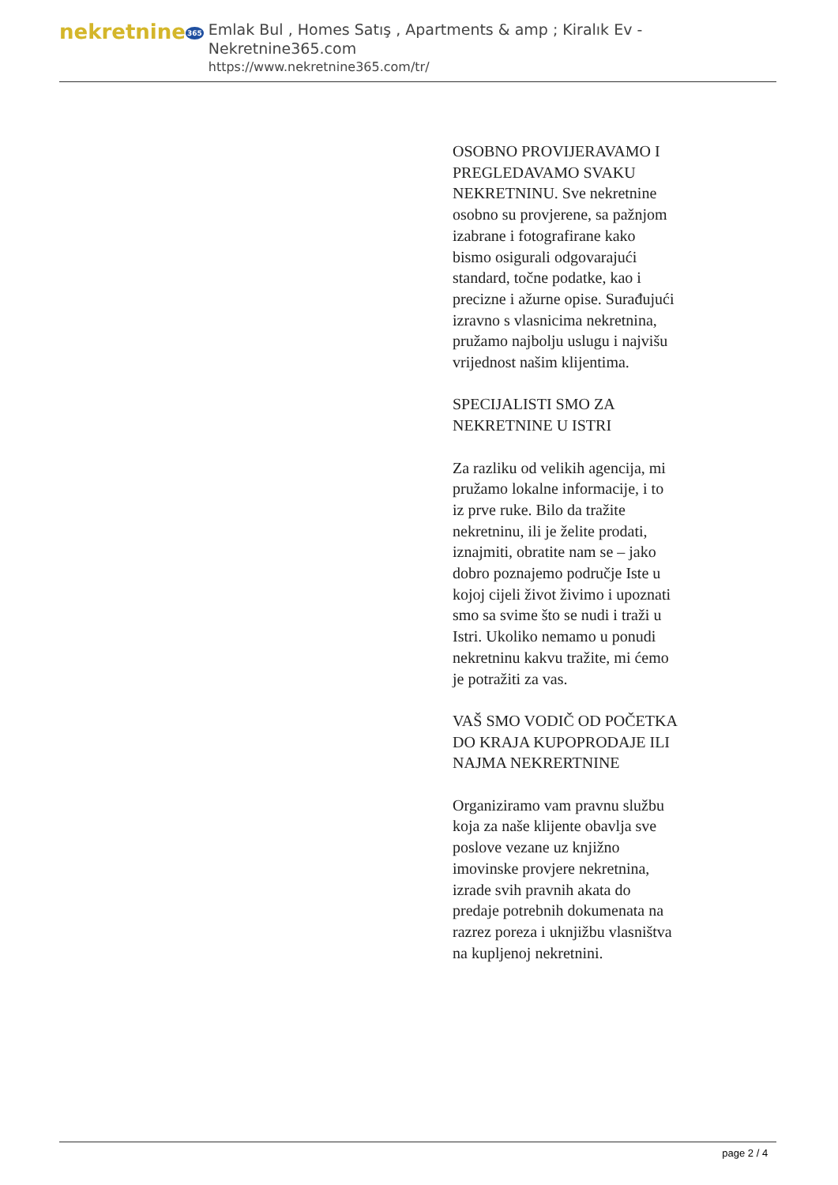nekretnine365
Emlak Bul , Homes Satış , Apartments & amp ; Kiralık Ev - Nekretnine365.com
https://www.nekretnine365.com/tr/
OSOBNO PROVIJERAVAMO I PREGLEDAVAMO SVAKU NEKRETNINU. Sve nekretnine osobno su provjerene, sa pažnjom izabrane i fotografirane kako bismo osigurali odgovarajući standard, točne podatke, kao i precizne i ažurne opise. Surađujući izravno s vlasnicima nekretnina, pružamo najbolju uslugu i najvišu vrijednost našim klijentima.
SPECIJALISTI SMO ZA NEKRETNINE U ISTRI
Za razliku od velikih agencija, mi pružamo lokalne informacije, i to iz prve ruke. Bilo da tražite nekretninu, ili je želite prodati, iznajmiti, obratite nam se – jako dobro poznajemo područje Iste u kojoj cijeli život živimo i upoznati smo sa svime što se nudi i traži u Istri. Ukoliko nemamo u ponudi nekretninu kakvu tražite, mi ćemo je potražiti za vas.
VAŠ SMO VODIČ OD POČETKA DO KRAJA KUPOPRODAJE ILI NAJMA NEKRERTNINE
Organiziramo vam pravnu službu koja za naše klijente obavlja sve poslove vezane uz knjižno imovinske provjere nekretnina, izrade svih pravnih akata do predaje potrebnih dokumenata na razrez poreza i uknjižbu vlasništva na kupljenoj nekretnini.
page 2 / 4